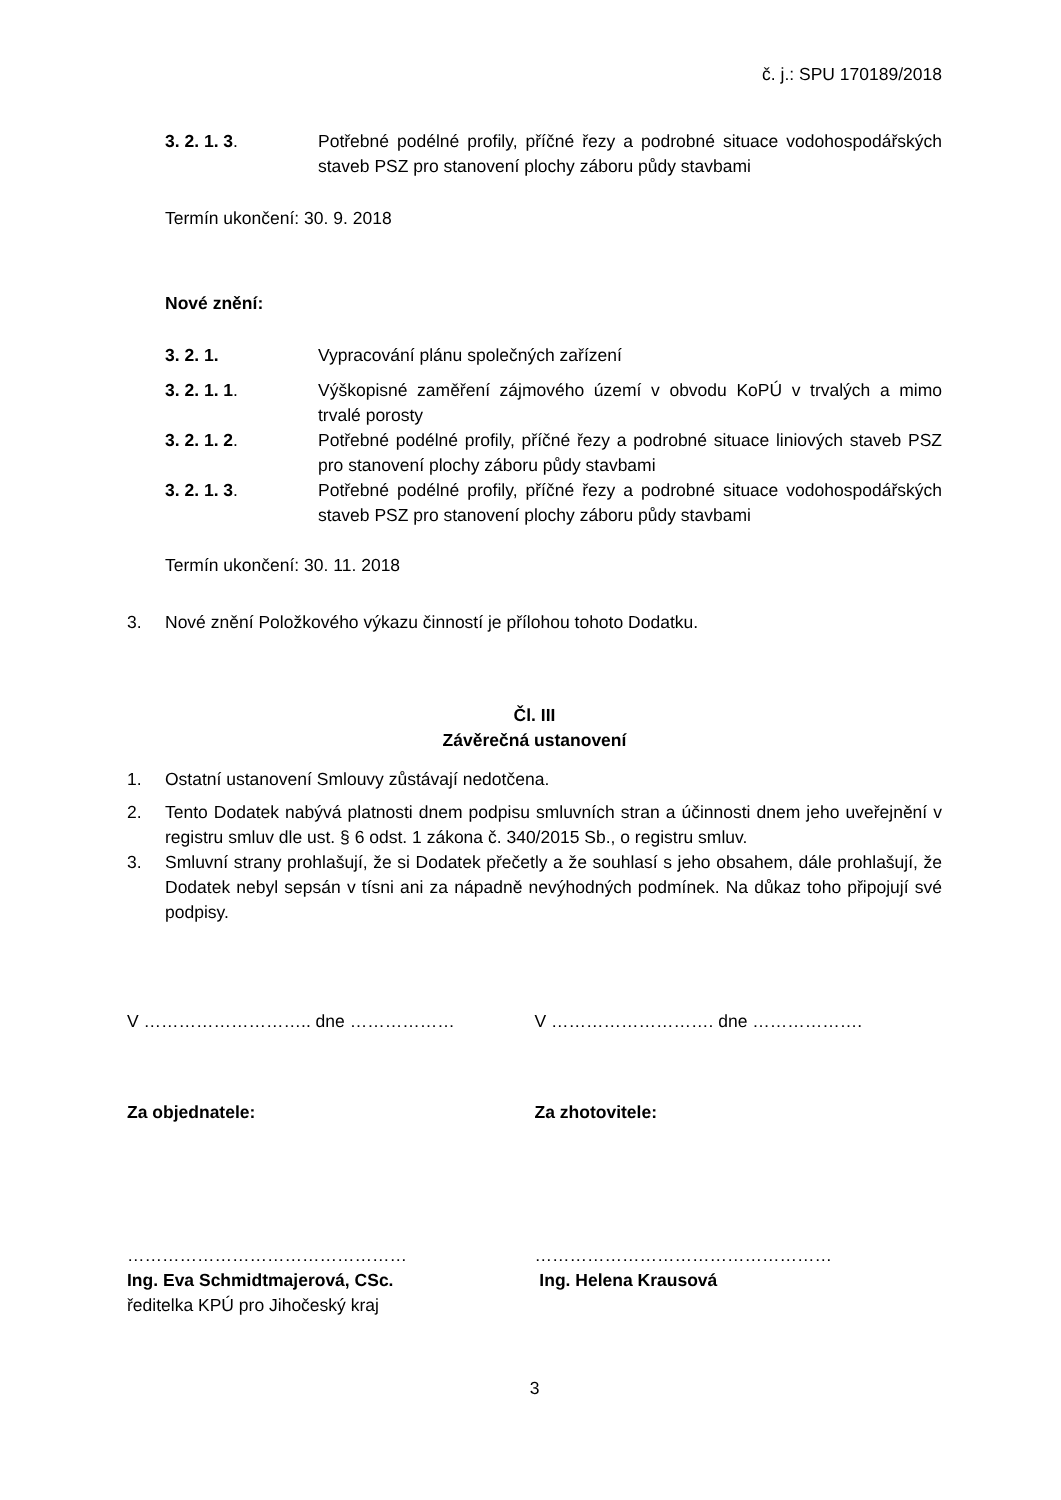č. j.: SPU 170189/2018
3. 2. 1. 3. Potřebné podélné profily, příčné řezy a podrobné situace vodohospodářských staveb PSZ pro stanovení plochy záboru půdy stavbami
Termín ukončení: 30. 9. 2018
Nové znění:
3. 2. 1. Vypracování plánu společných zařízení
3. 2. 1. 1. Výškopisné zaměření zájmového území v obvodu KoPÚ v trvalých a mimo trvalé porosty
3. 2. 1. 2. Potřebné podélné profily, příčné řezy a podrobné situace liniových staveb PSZ pro stanovení plochy záboru půdy stavbami
3. 2. 1. 3. Potřebné podélné profily, příčné řezy a podrobné situace vodohospodářských staveb PSZ pro stanovení plochy záboru půdy stavbami
Termín ukončení: 30. 11. 2018
3. Nové znění Položkového výkazu činností je přílohou tohoto Dodatku.
Čl. III
Závěrečná ustanovení
1. Ostatní ustanovení Smlouvy zůstávají nedotčena.
2. Tento Dodatek nabývá platnosti dnem podpisu smluvních stran a účinnosti dnem jeho uveřejnění v registru smluv dle ust. § 6 odst. 1 zákona č. 340/2015 Sb., o registru smluv.
3. Smluvní strany prohlašují, že si Dodatek přečetly a že souhlasí s jeho obsahem, dále prohlašují, že Dodatek nebyl sepsán v tísni ani za nápadně nevýhodných podmínek. Na důkaz toho připojují své podpisy.
V ……………………….. dne ……………… V ………………………. dne ……………….
Za objednatele: Za zhotovitele:
…………………………………………
Ing. Eva Schmidtmajerová, CSc.
ředitelka KPÚ pro Jihočeský kraj
……………………………………………
Ing. Helena Krausová
3